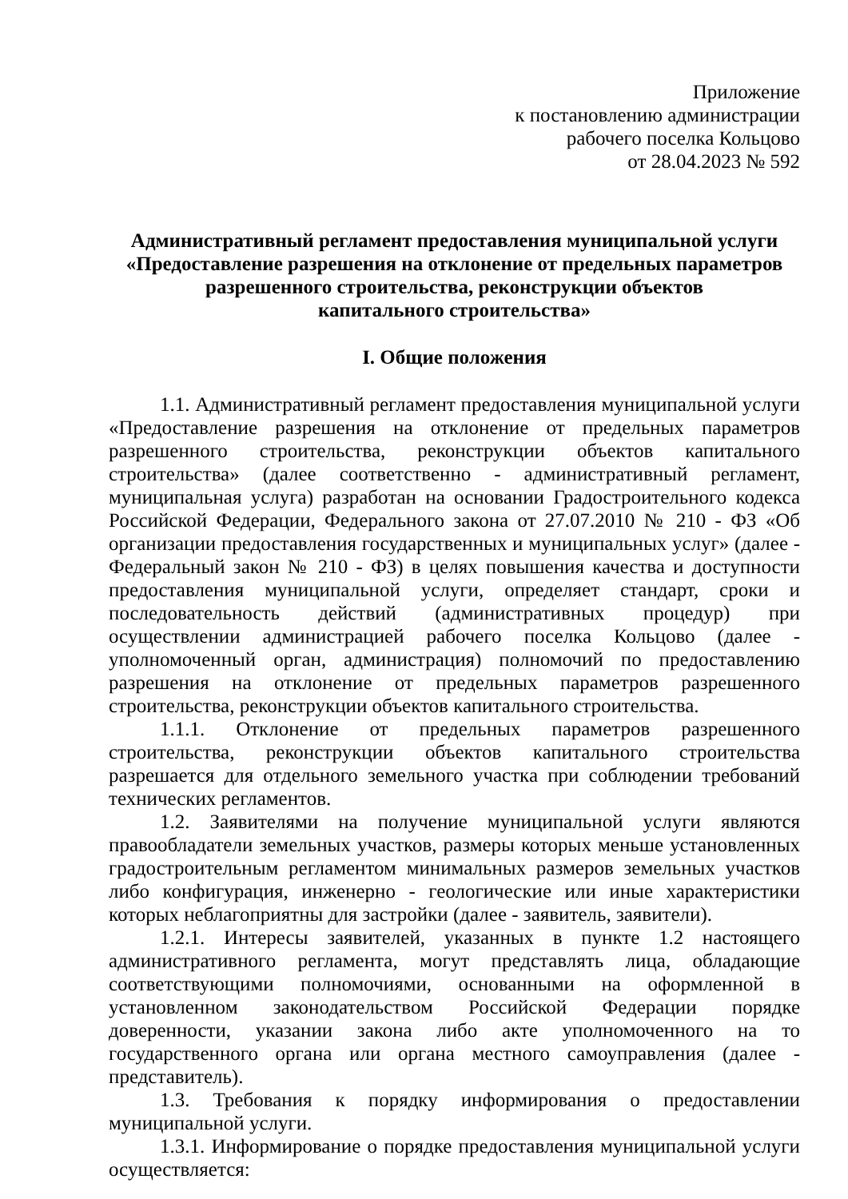Приложение
к постановлению администрации
рабочего поселка Кольцово
от 28.04.2023 № 592
Административный регламент предоставления муниципальной услуги
«Предоставление разрешения на отклонение от предельных параметров
разрешенного строительства, реконструкции объектов
капитального строительства»
I. Общие положения
1.1. Административный регламент предоставления муниципальной услуги «Предоставление разрешения на отклонение от предельных параметров разрешенного строительства, реконструкции объектов капитального строительства» (далее соответственно - административный регламент, муниципальная услуга) разработан на основании Градостроительного кодекса Российской Федерации, Федерального закона от 27.07.2010 № 210 - ФЗ «Об организации предоставления государственных и муниципальных услуг» (далее - Федеральный закон № 210 - ФЗ) в целях повышения качества и доступности предоставления муниципальной услуги, определяет стандарт, сроки и последовательность действий (административных процедур) при осуществлении администрацией рабочего поселка Кольцово (далее - уполномоченный орган, администрация) полномочий по предоставлению разрешения на отклонение от предельных параметров разрешенного строительства, реконструкции объектов капитального строительства.
1.1.1. Отклонение от предельных параметров разрешенного строительства, реконструкции объектов капитального строительства разрешается для отдельного земельного участка при соблюдении требований технических регламентов.
1.2. Заявителями на получение муниципальной услуги являются правообладатели земельных участков, размеры которых меньше установленных градостроительным регламентом минимальных размеров земельных участков либо конфигурация, инженерно - геологические или иные характеристики которых неблагоприятны для застройки (далее - заявитель, заявители).
1.2.1. Интересы заявителей, указанных в пункте 1.2 настоящего административного регламента, могут представлять лица, обладающие соответствующими полномочиями, основанными на оформленной в установленном законодательством Российской Федерации порядке доверенности, указании закона либо акте уполномоченного на то государственного органа или органа местного самоуправления (далее - представитель).
1.3. Требования к порядку информирования о предоставлении муниципальной услуги.
1.3.1. Информирование о порядке предоставления муниципальной услуги осуществляется: